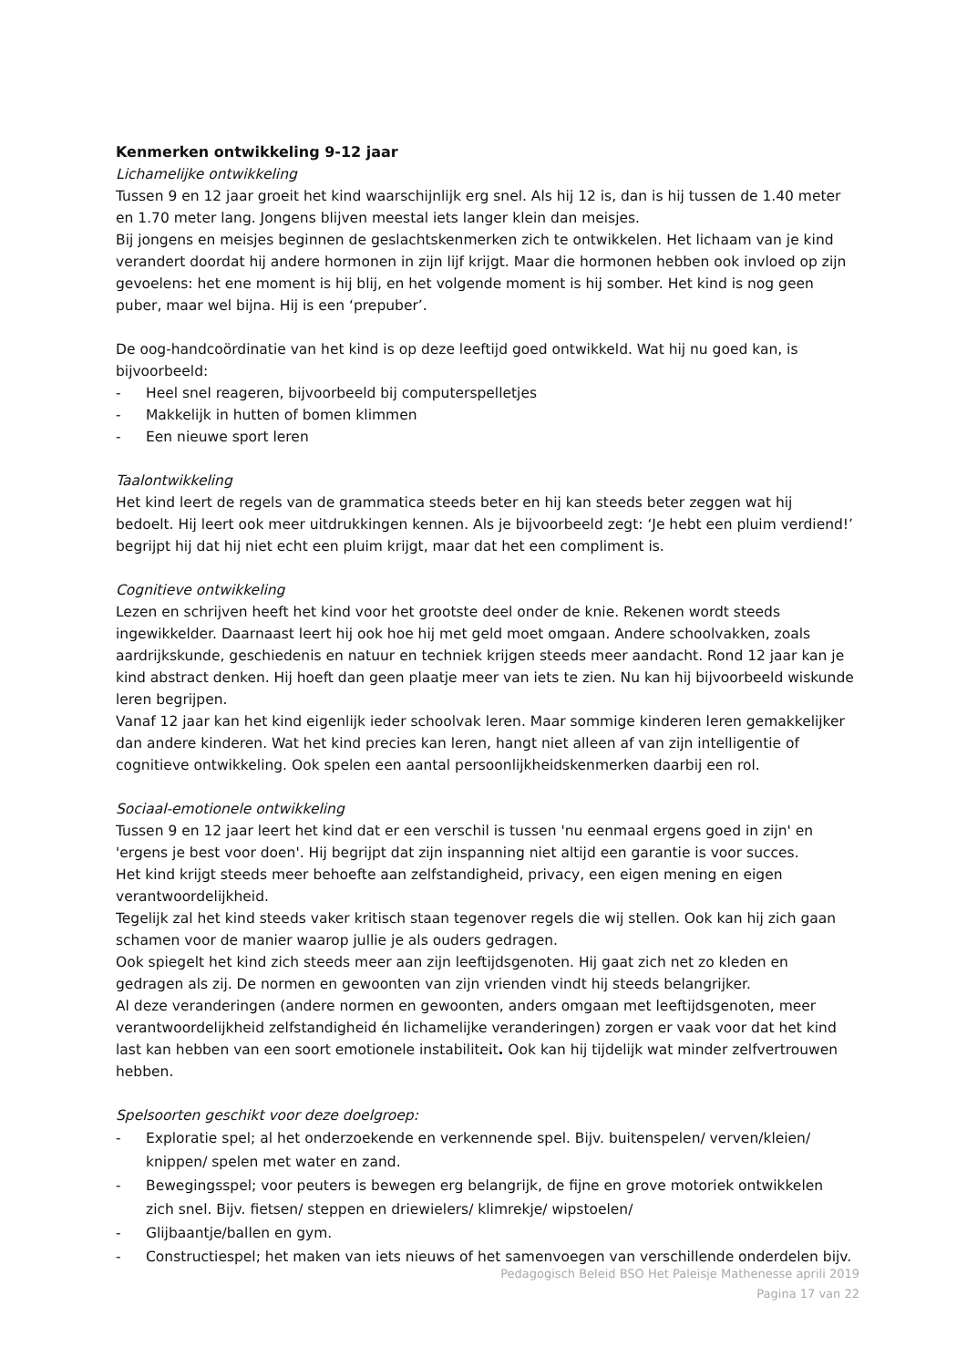Kenmerken ontwikkeling 9-12 jaar
Lichamelijke ontwikkeling
Tussen 9 en 12 jaar groeit het kind waarschijnlijk erg snel. Als hij 12 is, dan is hij tussen de 1.40 meter en 1.70 meter lang. Jongens blijven meestal iets langer klein dan meisjes.
Bij jongens en meisjes beginnen de geslachtskenmerken zich te ontwikkelen. Het lichaam van je kind verandert doordat hij andere hormonen in zijn lijf krijgt. Maar die hormonen hebben ook invloed op zijn gevoelens: het ene moment is hij blij, en het volgende moment is hij somber. Het kind is nog geen puber, maar wel bijna. Hij is een ‘prepuber’.
De oog-handcoördinatie van het kind is op deze leeftijd goed ontwikkeld. Wat hij nu goed kan, is bijvoorbeeld:
- Heel snel reageren, bijvoorbeeld bij computerspelletjes
- Makkelijk in hutten of bomen klimmen
- Een nieuwe sport leren
Taalontwikkeling
Het kind leert de regels van de grammatica steeds beter en hij kan steeds beter zeggen wat hij bedoelt. Hij leert ook meer uitdrukkingen kennen. Als je bijvoorbeeld zegt: ‘Je hebt een pluim verdiend!’ begrijpt hij dat hij niet echt een pluim krijgt, maar dat het een compliment is.
Cognitieve ontwikkeling
Lezen en schrijven heeft het kind voor het grootste deel onder de knie. Rekenen wordt steeds ingewikkelder. Daarnaast leert hij ook hoe hij met geld moet omgaan. Andere schoolvakken, zoals aardrijkskunde, geschiedenis en natuur en techniek krijgen steeds meer aandacht. Rond 12 jaar kan je kind abstract denken. Hij hoeft dan geen plaatje meer van iets te zien. Nu kan hij bijvoorbeeld wiskunde leren begrijpen.
Vanaf 12 jaar kan het kind eigenlijk ieder schoolvak leren. Maar sommige kinderen leren gemakkelijker dan andere kinderen. Wat het kind precies kan leren, hangt niet alleen af van zijn intelligentie of cognitieve ontwikkeling. Ook spelen een aantal persoonlijkheidskenmerken daarbij een rol.
Sociaal-emotionele ontwikkeling
Tussen 9 en 12 jaar leert het kind dat er een verschil is tussen 'nu eenmaal ergens goed in zijn' en 'ergens je best voor doen'. Hij begrijpt dat zijn inspanning niet altijd een garantie is voor succes.
Het kind krijgt steeds meer behoefte aan zelfstandigheid, privacy, een eigen mening en eigen verantwoordelijkheid.
Tegelijk zal het kind steeds vaker kritisch staan tegenover regels die wij stellen. Ook kan hij zich gaan schamen voor de manier waarop jullie je als ouders gedragen.
Ook spiegelt het kind zich steeds meer aan zijn leeftijdsgenoten. Hij gaat zich net zo kleden en gedragen als zij. De normen en gewoonten van zijn vrienden vindt hij steeds belangrijker.
Al deze veranderingen (andere normen en gewoonten, anders omgaan met leeftijdsgenoten, meer verantwoordelijkheid zelfstandigheid én lichamelijke veranderingen) zorgen er vaak voor dat het kind last kan hebben van een soort emotionele instabiliteit. Ook kan hij tijdelijk wat minder zelfvertrouwen hebben.
Spelsoorten geschikt voor deze doelgroep:
- Exploratie spel; al het onderzoekende en verkennende spel. Bijv. buitenspelen/ verven/kleien/ knippen/ spelen met water en zand.
- Bewegingsspel; voor peuters is bewegen erg belangrijk, de fijne en grove motoriek ontwikkelen zich snel. Bijv. fietsen/ steppen en driewielers/ klimrekje/ wipstoelen/
- Glijbaantje/ballen en gym.
- Constructiespel; het maken van iets nieuws of het samenvoegen van verschillende onderdelen bijv.
Pedagogisch Beleid BSO Het Paleisje Mathenesse aprili 2019
Pagina 17 van 22